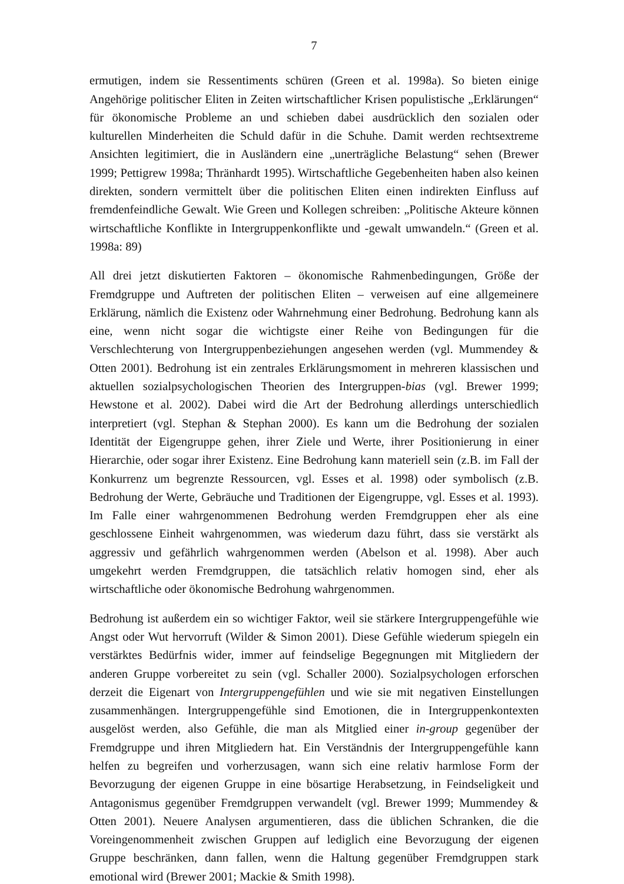7
ermutigen, indem sie Ressentiments schüren (Green et al. 1998a). So bieten einige Angehörige politischer Eliten in Zeiten wirtschaftlicher Krisen populistische „Erklärungen“ für ökonomische Probleme an und schieben dabei ausdrücklich den sozialen oder kulturellen Minderheiten die Schuld dafür in die Schuhe. Damit werden rechtsextreme Ansichten legitimiert, die in Ausländern eine „unerträgliche Belastung“ sehen (Brewer 1999; Pettigrew 1998a; Thränhardt 1995). Wirtschaftliche Gegebenheiten haben also keinen direkten, sondern vermittelt über die politischen Eliten einen indirekten Einfluss auf fremdenfeindliche Gewalt. Wie Green und Kollegen schreiben: „Politische Akteure können wirtschaftliche Konflikte in Intergruppenkonflikte und -gewalt umwandeln.“ (Green et al. 1998a: 89)
All drei jetzt diskutierten Faktoren – ökonomische Rahmenbedingungen, Größe der Fremdgruppe und Auftreten der politischen Eliten – verweisen auf eine allgemeinere Erklärung, nämlich die Existenz oder Wahrnehmung einer Bedrohung. Bedrohung kann als eine, wenn nicht sogar die wichtigste einer Reihe von Bedingungen für die Verschlechterung von Intergruppenbeziehungen angesehen werden (vgl. Mummendey & Otten 2001). Bedrohung ist ein zentrales Erklärungsmoment in mehreren klassischen und aktuellen sozialpsychologischen Theorien des Intergruppen-bias (vgl. Brewer 1999; Hewstone et al. 2002). Dabei wird die Art der Bedrohung allerdings unterschiedlich interpretiert (vgl. Stephan & Stephan 2000). Es kann um die Bedrohung der sozialen Identität der Eigengruppe gehen, ihrer Ziele und Werte, ihrer Positionierung in einer Hierarchie, oder sogar ihrer Existenz. Eine Bedrohung kann materiell sein (z.B. im Fall der Konkurrenz um begrenzte Ressourcen, vgl. Esses et al. 1998) oder symbolisch (z.B. Bedrohung der Werte, Gebräuche und Traditionen der Eigengruppe, vgl. Esses et al. 1993). Im Falle einer wahrgenommenen Bedrohung werden Fremdgruppen eher als eine geschlossene Einheit wahrgenommen, was wiederum dazu führt, dass sie verstärkt als aggressiv und gefährlich wahrgenommen werden (Abelson et al. 1998). Aber auch umgekehrt werden Fremdgruppen, die tatsächlich relativ homogen sind, eher als wirtschaftliche oder ökonomische Bedrohung wahrgenommen.
Bedrohung ist außerdem ein so wichtiger Faktor, weil sie stärkere Intergruppengefühle wie Angst oder Wut hervorruft (Wilder & Simon 2001). Diese Gefühle wiederum spiegeln ein verstärktes Bedürfnis wider, immer auf feindselige Begegnungen mit Mitgliedern der anderen Gruppe vorbereitet zu sein (vgl. Schaller 2000). Sozialpsychologen erforschen derzeit die Eigenart von Intergruppengefühlen und wie sie mit negativen Einstellungen zusammenhängen. Intergruppengefühle sind Emotionen, die in Intergruppenkontexten ausgelöst werden, also Gefühle, die man als Mitglied einer in-group gegenüber der Fremdgruppe und ihren Mitgliedern hat. Ein Verständnis der Intergruppengefühle kann helfen zu begreifen und vorherzusagen, wann sich eine relativ harmlose Form der Bevorzugung der eigenen Gruppe in eine bösartige Herabsetzung, in Feindseligkeit und Antagonismus gegenüber Fremdgruppen verwandelt (vgl. Brewer 1999; Mummendey & Otten 2001). Neuere Analysen argumentieren, dass die üblichen Schranken, die die Voreingenommenheit zwischen Gruppen auf lediglich eine Bevorzugung der eigenen Gruppe beschränken, dann fallen, wenn die Haltung gegenüber Fremdgruppen stark emotional wird (Brewer 2001; Mackie & Smith 1998).